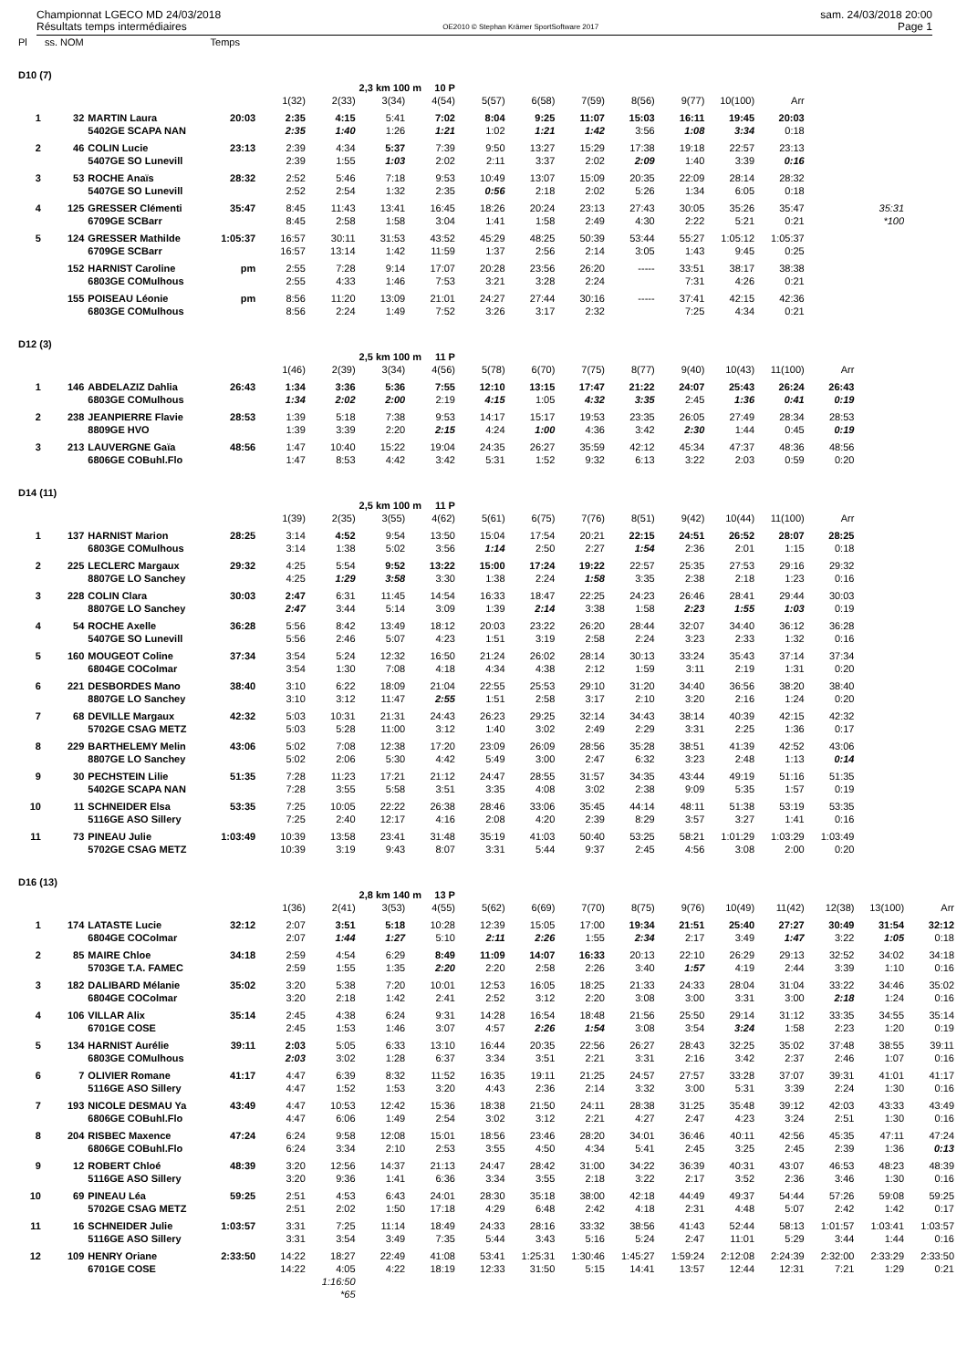Championnat LGECO MD 24/03/2018
Résultats temps intermédiaires
OE2010 © Stephan Krämer SportSoftware 2017
sam. 24/03/2018 20:00
Page 1
| Pl | ss. NOM | | Temps | | | | | | | | | | | | | | |
| --- | --- | --- | --- | --- | --- | --- | --- | --- | --- | --- | --- | --- | --- | --- | --- | --- | --- |
| D10 (7) | | | | | | | | | | | | | | | | | |
| | | | | | | 2,3 km 100 m | 10 P | | | | | | | | | | |
| | | | | 1(32) | 2(33) | 3(34) | 4(54) | 5(57) | 6(58) | 7(59) | 8(56) | 9(77) | 10(100) | Arr | | | |
| 1 | 32 | MARTIN Laura | 20:03 | 2:35 | 4:15 | 5:41 | 7:02 | 8:04 | 9:25 | 11:07 | 15:03 | 16:11 | 19:45 | 20:03 | | | |
| | | 5402GE SCAPA NAN | | 2:35 | 1:40 | 1:26 | 1:21 | 1:02 | 1:21 | 1:42 | 3:56 | 1:08 | 3:34 | 0:18 | | | |
| 2 | 46 | COLIN Lucie | 23:13 | 2:39 | 4:34 | 5:37 | 7:39 | 9:50 | 13:27 | 15:29 | 17:38 | 19:18 | 22:57 | 23:13 | | | |
| | | 5407GE SO Lunevill | | 2:39 | 1:55 | 1:03 | 2:02 | 2:11 | 3:37 | 2:02 | 2:09 | 1:40 | 3:39 | 0:16 | | | |
| 3 | 53 | ROCHE Anaïs | 28:32 | 2:52 | 5:46 | 7:18 | 9:53 | 10:49 | 13:07 | 15:09 | 20:35 | 22:09 | 28:14 | 28:32 | | | |
| | | 5407GE SO Lunevill | | 2:52 | 2:54 | 1:32 | 2:35 | 0:56 | 2:18 | 2:02 | 5:26 | 1:34 | 6:05 | 0:18 | | | |
| 4 | 125 | GRESSER Clémenti | 35:47 | 8:45 | 11:43 | 13:41 | 16:45 | 18:26 | 20:24 | 23:13 | 27:43 | 30:05 | 35:26 | 35:47 | | 35:31 | |
| | | 6709GE SCBarr | | 8:45 | 2:58 | 1:58 | 3:04 | 1:41 | 1:58 | 2:49 | 4:30 | 2:22 | 5:21 | 0:21 | | *100 | |
| 5 | 124 | GRESSER Mathilde | 1:05:37 | 16:57 | 30:11 | 31:53 | 43:52 | 45:29 | 48:25 | 50:39 | 53:44 | 55:27 | 1:05:12 | 1:05:37 | | | |
| | | 6709GE SCBarr | | 16:57 | 13:14 | 1:42 | 11:59 | 1:37 | 2:56 | 2:14 | 3:05 | 1:43 | 9:45 | 0:25 | | | |
| | 152 | HARNIST Caroline | pm | 2:55 | 7:28 | 9:14 | 17:07 | 20:28 | 23:56 | 26:20 | ----- | 33:51 | 38:17 | 38:38 | | | |
| | | 6803GE COMulhous | | 2:55 | 4:33 | 1:46 | 7:53 | 3:21 | 3:28 | 2:24 | | 7:31 | 4:26 | 0:21 | | | |
| | 155 | POISEAU Léonie | pm | 8:56 | 11:20 | 13:09 | 21:01 | 24:27 | 27:44 | 30:16 | ----- | 37:41 | 42:15 | 42:36 | | | |
| | | 6803GE COMulhous | | 8:56 | 2:24 | 1:49 | 7:52 | 3:26 | 3:17 | 2:32 | | 7:25 | 4:34 | 0:21 | | | |
| D12 (3) | | | | | | | | | | | | | | | | | |
| | | | | | | 2,5 km 100 m | 11 P | | | | | | | | | | |
| | | | | 1(46) | 2(39) | 3(34) | 4(56) | 5(78) | 6(70) | 7(75) | 8(77) | 9(40) | 10(43) | 11(100) | Arr | | |
| 1 | 146 | ABDELAZIZ Dahlia | 26:43 | 1:34 | 3:36 | 5:36 | 7:55 | 12:10 | 13:15 | 17:47 | 21:22 | 24:07 | 25:43 | 26:24 | 26:43 | | |
| | | 6803GE COMulhous | | 1:34 | 2:02 | 2:00 | 2:19 | 4:15 | 1:05 | 4:32 | 3:35 | 2:45 | 1:36 | 0:41 | 0:19 | | |
| 2 | 238 | JEANPIERRE Flavie | 28:53 | 1:39 | 5:18 | 7:38 | 9:53 | 14:17 | 15:17 | 19:53 | 23:35 | 26:05 | 27:49 | 28:34 | 28:53 | | |
| | | 8809GE HVO | | 1:39 | 3:39 | 2:20 | 2:15 | 4:24 | 1:00 | 4:36 | 3:42 | 2:30 | 1:44 | 0:45 | 0:19 | | |
| 3 | 213 | LAUVERGNE Gaïa | 48:56 | 1:47 | 10:40 | 15:22 | 19:04 | 24:35 | 26:27 | 35:59 | 42:12 | 45:34 | 47:37 | 48:36 | 48:56 | | |
| | | 6806GE COBuhl.Flo | | 1:47 | 8:53 | 4:42 | 3:42 | 5:31 | 1:52 | 9:32 | 6:13 | 3:22 | 2:03 | 0:59 | 0:20 | | |
| D14 (11) | | | | | | | | | | | | | | | | | |
| | | | | | | 2,5 km 100 m | 11 P | | | | | | | | | | |
| | | | | 1(39) | 2(35) | 3(55) | 4(62) | 5(61) | 6(75) | 7(76) | 8(51) | 9(42) | 10(44) | 11(100) | Arr | | |
| 1 | 137 | HARNIST Marion | 28:25 | 3:14 | 4:52 | 9:54 | 13:50 | 15:04 | 17:54 | 20:21 | 22:15 | 24:51 | 26:52 | 28:07 | 28:25 | | |
| | | 6803GE COMulhous | | 3:14 | 1:38 | 5:02 | 3:56 | 1:14 | 2:50 | 2:27 | 1:54 | 2:36 | 2:01 | 1:15 | 0:18 | | |
| 2 | 225 | LECLERC Margaux | 29:32 | 4:25 | 5:54 | 9:52 | 13:22 | 15:00 | 17:24 | 19:22 | 22:57 | 25:35 | 27:53 | 29:16 | 29:32 | | |
| | | 8807GE LO Sanchey | | 4:25 | 1:29 | 3:58 | 3:30 | 1:38 | 2:24 | 1:58 | 3:35 | 2:38 | 2:18 | 1:23 | 0:16 | | |
| 3 | 228 | COLIN Clara | 30:03 | 2:47 | 6:31 | 11:45 | 14:54 | 16:33 | 18:47 | 22:25 | 24:23 | 26:46 | 28:41 | 29:44 | 30:03 | | |
| | | 8807GE LO Sanchey | | 2:47 | 3:44 | 5:14 | 3:09 | 1:39 | 2:14 | 3:38 | 1:58 | 2:23 | 1:55 | 1:03 | 0:19 | | |
| 4 | 54 | ROCHE Axelle | 36:28 | 5:56 | 8:42 | 13:49 | 18:12 | 20:03 | 23:22 | 26:20 | 28:44 | 32:07 | 34:40 | 36:12 | 36:28 | | |
| | | 5407GE SO Lunevill | | 5:56 | 2:46 | 5:07 | 4:23 | 1:51 | 3:19 | 2:58 | 2:24 | 3:23 | 2:33 | 1:32 | 0:16 | | |
| 5 | 160 | MOUGEOT Coline | 37:34 | 3:54 | 5:24 | 12:32 | 16:50 | 21:24 | 26:02 | 28:14 | 30:13 | 33:24 | 35:43 | 37:14 | 37:34 | | |
| | | 6804GE COColmar | | 3:54 | 1:30 | 7:08 | 4:18 | 4:34 | 4:38 | 2:12 | 1:59 | 3:11 | 2:19 | 1:31 | 0:20 | | |
| 6 | 221 | DESBORDES Mano | 38:40 | 3:10 | 6:22 | 18:09 | 21:04 | 22:55 | 25:53 | 29:10 | 31:20 | 34:40 | 36:56 | 38:20 | 38:40 | | |
| | | 8807GE LO Sanchey | | 3:10 | 3:12 | 11:47 | 2:55 | 1:51 | 2:58 | 3:17 | 2:10 | 3:20 | 2:16 | 1:24 | 0:20 | | |
| 7 | 68 | DEVILLE Margaux | 42:32 | 5:03 | 10:31 | 21:31 | 24:43 | 26:23 | 29:25 | 32:14 | 34:43 | 38:14 | 40:39 | 42:15 | 42:32 | | |
| | | 5702GE CSAG METZ | | 5:03 | 5:28 | 11:00 | 3:12 | 1:40 | 3:02 | 2:49 | 2:29 | 3:31 | 2:25 | 1:36 | 0:17 | | |
| 8 | 229 | BARTHELEMY Melin | 43:06 | 5:02 | 7:08 | 12:38 | 17:20 | 23:09 | 26:09 | 28:56 | 35:28 | 38:51 | 41:39 | 42:52 | 43:06 | | |
| | | 8807GE LO Sanchey | | 5:02 | 2:06 | 5:30 | 4:42 | 5:49 | 3:00 | 2:47 | 6:32 | 3:23 | 2:48 | 1:13 | 0:14 | | |
| 9 | 30 | PECHSTEIN Lilie | 51:35 | 7:28 | 11:23 | 17:21 | 21:12 | 24:47 | 28:55 | 31:57 | 34:35 | 43:44 | 49:19 | 51:16 | 51:35 | | |
| | | 5402GE SCAPA NAN | | 7:28 | 3:55 | 5:58 | 3:51 | 3:35 | 4:08 | 3:02 | 2:38 | 9:09 | 5:35 | 1:57 | 0:19 | | |
| 10 | 11 | SCHNEIDER Elsa | 53:35 | 7:25 | 10:05 | 22:22 | 26:38 | 28:46 | 33:06 | 35:45 | 44:14 | 48:11 | 51:38 | 53:19 | 53:35 | | |
| | | 5116GE ASO Sillery | | 7:25 | 2:40 | 12:17 | 4:16 | 2:08 | 4:20 | 2:39 | 8:29 | 3:57 | 3:27 | 1:41 | 0:16 | | |
| 11 | 73 | PINEAU Julie | 1:03:49 | 10:39 | 13:58 | 23:41 | 31:48 | 35:19 | 41:03 | 50:40 | 53:25 | 58:21 | 1:01:29 | 1:03:29 | 1:03:49 | | |
| | | 5702GE CSAG METZ | | 10:39 | 3:19 | 9:43 | 8:07 | 3:31 | 5:44 | 9:37 | 2:45 | 4:56 | 3:08 | 2:00 | 0:20 | | |
| D16 (13) | | | | | | | | | | | | | | | | | |
| | | | | | | 2,8 km 140 m | 13 P | | | | | | | | | | |
| | | | | 1(36) | 2(41) | 3(53) | 4(55) | 5(62) | 6(69) | 7(70) | 8(75) | 9(76) | 10(49) | 11(42) | 12(38) | 13(100) | Arr |
| 1 | 174 | LATASTE Lucie | 32:12 | 2:07 | 3:51 | 5:18 | 10:28 | 12:39 | 15:05 | 17:00 | 19:34 | 21:51 | 25:40 | 27:27 | 30:49 | 31:54 | 32:12 |
| | | 6804GE COColmar | | 2:07 | 1:44 | 1:27 | 5:10 | 2:11 | 2:26 | 1:55 | 2:34 | 2:17 | 3:49 | 1:47 | 3:22 | 1:05 | 0:18 |
| 2 | 85 | MAIRE Chloe | 34:18 | 2:59 | 4:54 | 6:29 | 8:49 | 11:09 | 14:07 | 16:33 | 20:13 | 22:10 | 26:29 | 29:13 | 32:52 | 34:02 | 34:18 |
| | | 5703GE T.A. FAMEC | | 2:59 | 1:55 | 1:35 | 2:20 | 2:20 | 2:58 | 2:26 | 3:40 | 1:57 | 4:19 | 2:44 | 3:39 | 1:10 | 0:16 |
| 3 | 182 | DALIBARD Mélanie | 35:02 | 3:20 | 5:38 | 7:20 | 10:01 | 12:53 | 16:05 | 18:25 | 21:33 | 24:33 | 28:04 | 31:04 | 33:22 | 34:46 | 35:02 |
| | | 6804GE COColmar | | 3:20 | 2:18 | 1:42 | 2:41 | 2:52 | 3:12 | 2:20 | 3:08 | 3:00 | 3:31 | 3:00 | 2:18 | 1:24 | 0:16 |
| 4 | 106 | VILLAR Alix | 35:14 | 2:45 | 4:38 | 6:24 | 9:31 | 14:28 | 16:54 | 18:48 | 21:56 | 25:50 | 29:14 | 31:12 | 33:35 | 34:55 | 35:14 |
| | | 6701GE COSE | | 2:45 | 1:53 | 1:46 | 3:07 | 4:57 | 2:26 | 1:54 | 3:08 | 3:54 | 3:24 | 1:58 | 2:23 | 1:20 | 0:19 |
| 5 | 134 | HARNIST Aurélie | 39:11 | 2:03 | 5:05 | 6:33 | 13:10 | 16:44 | 20:35 | 22:56 | 26:27 | 28:43 | 32:25 | 35:02 | 37:48 | 38:55 | 39:11 |
| | | 6803GE COMulhous | | 2:03 | 3:02 | 1:28 | 6:37 | 3:34 | 3:51 | 2:21 | 3:31 | 2:16 | 3:42 | 2:37 | 2:46 | 1:07 | 0:16 |
| 6 | 7 | OLIVIER Romane | 41:17 | 4:47 | 6:39 | 8:32 | 11:52 | 16:35 | 19:11 | 21:25 | 24:57 | 27:57 | 33:28 | 37:07 | 39:31 | 41:01 | 41:17 |
| | | 5116GE ASO Sillery | | 4:47 | 1:52 | 1:53 | 3:20 | 4:43 | 2:36 | 2:14 | 3:32 | 3:00 | 5:31 | 3:39 | 2:24 | 1:30 | 0:16 |
| 7 | 193 | NICOLE DESMAU Ya | 43:49 | 4:47 | 10:53 | 12:42 | 15:36 | 18:38 | 21:50 | 24:11 | 28:38 | 31:25 | 35:48 | 39:12 | 42:03 | 43:33 | 43:49 |
| | | 6806GE COBuhl.Flo | | 4:47 | 6:06 | 1:49 | 2:54 | 3:02 | 3:12 | 2:21 | 4:27 | 2:47 | 4:23 | 3:24 | 2:51 | 1:30 | 0:16 |
| 8 | 204 | RISBEC Maxence | 47:24 | 6:24 | 9:58 | 12:08 | 15:01 | 18:56 | 23:46 | 28:20 | 34:01 | 36:46 | 40:11 | 42:56 | 45:35 | 47:11 | 47:24 |
| | | 6806GE COBuhl.Flo | | 6:24 | 3:34 | 2:10 | 2:53 | 3:55 | 4:50 | 4:34 | 5:41 | 2:45 | 3:25 | 2:45 | 2:39 | 1:36 | 0:13 |
| 9 | 12 | ROBERT Chloé | 48:39 | 3:20 | 12:56 | 14:37 | 21:13 | 24:47 | 28:42 | 31:00 | 34:22 | 36:39 | 40:31 | 43:07 | 46:53 | 48:23 | 48:39 |
| | | 5116GE ASO Sillery | | 3:20 | 9:36 | 1:41 | 6:36 | 3:34 | 3:55 | 2:18 | 3:22 | 2:17 | 3:52 | 2:36 | 3:46 | 1:30 | 0:16 |
| 10 | 69 | PINEAU Léa | 59:25 | 2:51 | 4:53 | 6:43 | 24:01 | 28:30 | 35:18 | 38:00 | 42:18 | 44:49 | 49:37 | 54:44 | 57:26 | 59:08 | 59:25 |
| | | 5702GE CSAG METZ | | 2:51 | 2:02 | 1:50 | 17:18 | 4:29 | 6:48 | 2:42 | 4:18 | 2:31 | 4:48 | 5:07 | 2:42 | 1:42 | 0:17 |
| 11 | 16 | SCHNEIDER Julie | 1:03:57 | 3:31 | 7:25 | 11:14 | 18:49 | 24:33 | 28:16 | 33:32 | 38:56 | 41:43 | 52:44 | 58:13 | 1:01:57 | 1:03:41 | 1:03:57 |
| | | 5116GE ASO Sillery | | 3:31 | 3:54 | 3:49 | 7:35 | 5:44 | 3:43 | 5:16 | 5:24 | 2:47 | 11:01 | 5:29 | 3:44 | 1:44 | 0:16 |
| 12 | 109 | HENRY Oriane | 2:33:50 | 14:22 | 18:27 | 22:49 | 41:08 | 53:41 | 1:25:31 | 1:30:46 | 1:45:27 | 1:59:24 | 2:12:08 | 2:24:39 | 2:32:00 | 2:33:29 | 2:33:50 |
| | | 6701GE COSE | | 14:22 | 4:05 | 4:22 | 18:19 | 12:33 | 31:50 | 5:15 | 14:41 | 13:57 | 12:44 | 12:31 | 7:21 | 1:29 | 0:21 |
| | | | | | 1:16:50 | | | | | | | | | | | | |
| | | | | | *65 | | | | | | | | | | | | |